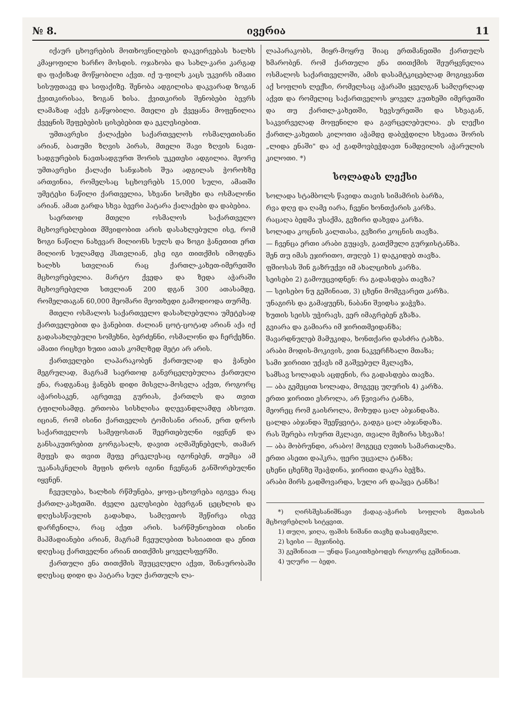№ 8. ივერია 11
იქაურ ცხოვრების მოთხოვნილების დაკვირვებას ხალხს კმაყოფილი ხარჩო მოსდის. ოჯახობა და სახლ-კარი კარგად და ფაქიზად მოწყობილი აქვთ. იქ უ-ფილს კაცს უკვირს იმათი სისუფთავე და სიფაქიზე. შენობა ადგილისა დაკვარად ზოგან ქვითკირისაა, ზოგან ხისა. ქვითკირის შენობები ბევრს ლამაზად აქვს გაწყობილი. მთელი ეს ქვეყანა მოფენილია ქვეყნის შეფებების ცისებებით და ეკლესიებით.
უმთავრესი ქალაქები საქართველოს ოსმალეთისანი არიან, ბათუმი ზღვის პირას, მთელი შავი ზღვის ნავთ-სადგურების ნავთსადგურთ შორის უკეთესი ადგილია. მეორე უმთავრესი ქალაქი სანჯახის შუა ადგილას ჭოროხზე ართვინია, რომელსაც სცხოვრებს 15,000 სული, ამათში უმეტესი ნაწილი ქართველია, სხვანი სომეხი და ოსმალონი არიან. ამათ გარდა სხვა ბევრი პატარა ქალაქები და დაბებია.
საერთოდ მთელი ოსმალოს საქართველო მცხოვრებლებით მშვიდობით არის დასახლებული ისე, რომ ზოგი ნაწილი ნახევარ მილიონს სულს და ზოგი ჭანეთით ერთ მილიონ სულამდე ჰსთვლიან, ესე იგი თითქმის იმოდენა ხალხს სთვლიან რაც ქართლ-კახეთ-იმერეთში მცხოვრებელია. მარტო ქვედა და ზედა აჭარაში მცხოვრებელთ სთვლიან 200 დგან 300 ათასამდე, რომელთაგან 60,000 მეომარი მეოთხედი გამოდიოდა თურმე.
მთელი ოსმალოს საქართველო დასახლებულია უმეტესად ქართველებით და ჭანებით. ძალიან ცოტ-ცოტად არიან აქა იქ გადასახლებული სომეხნი, ბერძენნი, ოსმალონი და ჩერქეზნი. ამათი რიცხვი ხუთი ათას კომლზედ მეტი არ არის.
ქართველები ლაპარაკობენ ქართულად და ჭანები მეგრულად, მაგრამ საერთოდ განვრცელებულია ქართული ენა, რადგანაც ჭანებს დიდი მისვლა-მოსვლა აქვთ, როგორც აჭარისაკენ, აგრეთვე გურიას, ქართლს და თვით ტფილისამდე. ერთობა სისხლისა დღევანდლამდე ახსოვთ. იციან, რომ ისინი ქართველის ტომისანი არიან, ერთ დროს საქართველოს სამეფოსთან შეერთებულნი იყვნენ და განსაკუთრებით გორგასალს, დავით აღმაშენებელს, თამარ მეფეს და თვით მეფე ერეკლესაც იგონებენ, თუმცა ამ უკანასკნელის მეფის დროს იგინი ჩვენგან განშორებულნი იყვნენ.
ჩვეულება, ხალხის რწმუნება, ყოფა-ცხოვრება იგივეა რაც ქართლ-კახეთში. ძველი ეკლესიები ბევრგან ცეცხლის და დღესასწაულის გადახდა, სამღვთოს შეწირვა ისევ დარჩენილა, რაც აქეთ არის. სარწმუნოებით ისინი მაჰმადიანები არიან, მაგრამ ჩვეულებით ხასიათით და ენით დღესაც ქართველნი არიან თითქმის ყოველსფერში.
ქართული ენა თითქმის შეუცვლელი აქვთ, შინაურობაში დღესაც დიდი და პატარა სულ ქართულს ლა-
ლაპარაკობს, მიყრ-მოყრუ შიაც ერთმანეთში ქართულს ხმარობენ. რომ ქართული ენა თითქმის შეურყვნელია ოსმალოს საქართველოში, ამის დასამტკიცებლად მოგიყვანთ აქ სოფლის ლექსი, რომელსაც აჭარაში ყველგან სამღერლად აქვთ და რომელიც საქართველოს ყოველ კუთხეში იმერეთში და თუ ქართლ-კახეთში, ხევსურეთში და სხვაგან, საკვირველად მოფენილი და გავრცელებულია. ეს ლექსი ქართლ-კახეთის კილოთი აჭამდე დაბეჭდილი სხვათა შორის „ლიდა ენაში" და აქ გადმოვბეჭდავთ ნამდვილის აჭარულის კილოთი. *)
სოლადას ლექსი
სოლადა სტამბოლს წავიდა თავის სიმამრის ბარზა,
რვა დღე და ღამე იარა, ჩვენი ხონთქარის კარზა.
რაცაღა ბედმა უსაქმა, გვზირი დახვდა კარზა.
სოლადა კოცნის კალთასა, გვზირი კოცნის თავზა.
— ჩვენცა ერთი არაბი გუყავს, გათქმული გურჯისტანზა.
შენ თუ იმას ეჯირითო, თუღებ 1) დაგკიდებ თავზა.
ფშიოსას შინ გაზრუქვი იმ ახალციხის კარზა.
სეისები 2) გამოუცვიდნენ: რა გადასდება თავზა?
— სეისებო ნუ გეშინიათ, 3) ცხენი მომგვარეთ კარზა.
უნაგირს და გამაყუენს, ნაბანი შვიდსა ჯაჭვზა.
ხუთის სეისს უჭირავს, ვერ იმაგრებენ გზაზა.
გვიარა და გამიარა იმ ჯირითმეიდანზა;
შავარდნულებ მამუკიდა, ხონთქარი დასძრა ტახზა.
არაბი მოდის-მოკივის, ვით ნაკვერჩხალი მთაზა;
სამი ჯირითი უქავს იმ გაშვებულ მკლავზა,
სამსავ სოლადას აცდენის, რა გადასდება თავზა.
— აბა გემეცით სოლადა, მოგვეც უღურის 4) კარზა.
ერთი ჯირითი ესროლა, არ წვივარა ტანზა,
მეორეც რომ გაისროლა, მოხუდა ცალ აბჯანდაზა.
ცალდა აბჯანდა შეეწყვიტა, გადგა ცალ აბჯანდაზა.
რას შერება ოსურთ მკლავი, თვალი მეზირა სხვაზა!
— აბა მობრუნდი, არაბო! მოგეცე ღვთის სამართალზა.
ერთი ასეთი დაჰკრა, ფერი უცვალა ტანზა;
ცხენი ცხენზე შეაჭდინა, ჯირითი დაკრა ბეჭზა.
არაბი მირს გადმოვარდა, სული არ დაჰყვა ტანზა!
*) ღირსშესანიშნავი ქადაგ-აჭარის სოფლის მეთასის მცხოვრებლის სიტყვით.
1) თუღი, ჯიღა, ფაშის ნიშანი თავზე დასადგმელი.
2) სეისი — მეჯინიბე.
3) გეშინიათ — უნდა წაიკითხებოდეს როგორც გეშინიათ.
4) უღური — ბედი.